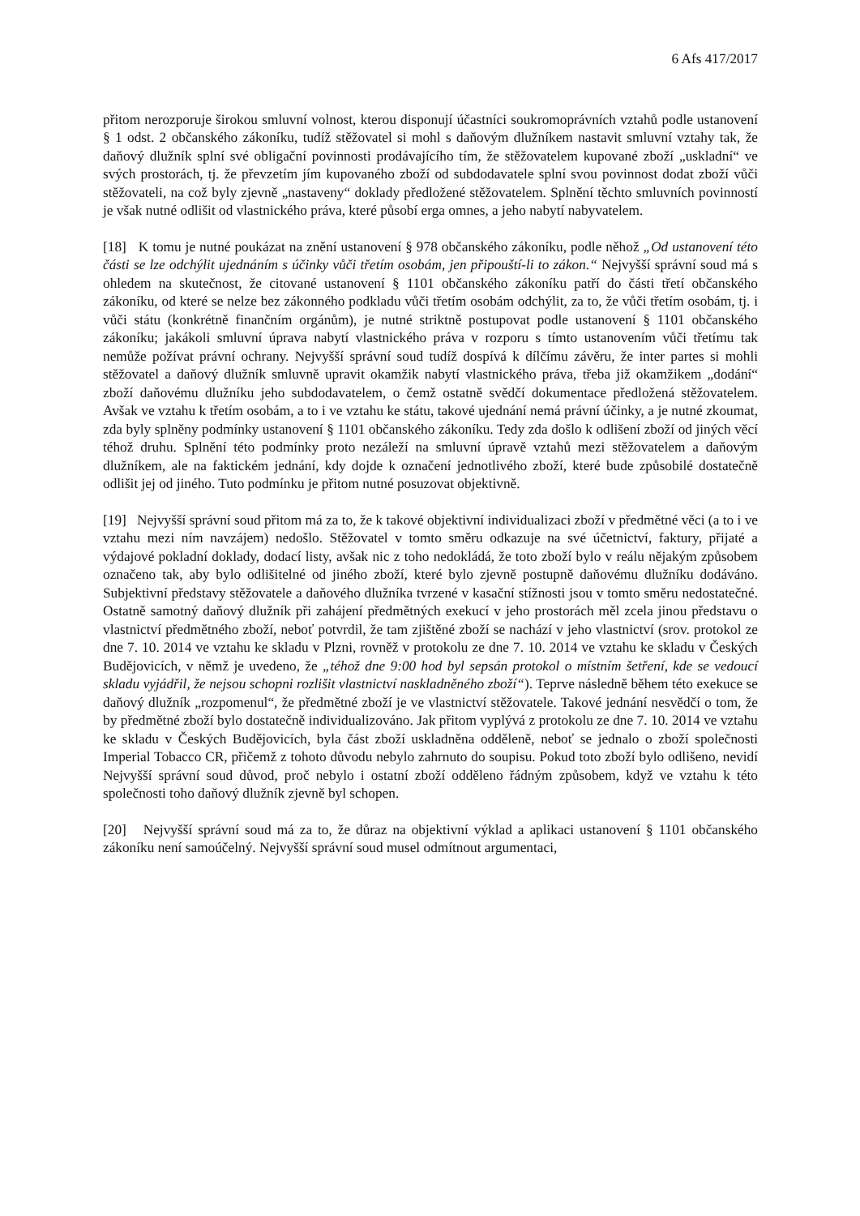6 Afs 417/2017
přitom nerozporuje širokou smluvní volnost, kterou disponují účastníci soukromoprávních vztahů podle ustanovení § 1 odst. 2 občanského zákoníku, tudíž stěžovatel si mohl s daňovým dlužníkem nastavit smluvní vztahy tak, že daňový dlužník splní své obligační povinnosti prodávajícího tím, že stěžovatelem kupované zboží „uskladní“ ve svých prostorách, tj. že převzetím jím kupovaného zboží od subdodavatele splní svou povinnost dodat zboží vůči stěžovateli, na což byly zjevně „nastaveny“ doklady předložené stěžovatelem. Splnění těchto smluvních povinností je však nutné odlišit od vlastnického práva, které působí erga omnes, a jeho nabytí nabyvatelem.
[18] K tomu je nutné poukázat na znění ustanovení § 978 občanského zákoníku, podle něhož „Od ustanovení této části se lze odchýlit ujednáním s účinky vůči třetím osobám, jen připouští-li to zákon.“ Nejvyšší správní soud má s ohledem na skutečnost, že citované ustanovení § 1101 občanského zákoníku patří do části třetí občanského zákoníku, od které se nelze bez zákonného podkladu vůči třetím osobám odchýlit, za to, že vůči třetím osobám, tj. i vůči státu (konkrétně finančním orgánům), je nutné striktně postupovat podle ustanovení § 1101 občanského zákoníku; jakákoli smluvní úprava nabytí vlastnického práva v rozporu s tímto ustanovením vůči třetímu tak nemůže požívat právní ochrany. Nejvyšší správní soud tudíž dospívá k dílčímu závěru, že inter partes si mohli stěžovatel a daňový dlužník smluvně upravit okamžik nabytí vlastnického práva, třeba již okamžikem „dodání“ zboží daňovému dlužníku jeho subdodavatelem, o čemž ostatně svědčí dokumentace předložená stěžovatelem. Avšak ve vztahu k třetím osobám, a to i ve vztahu ke státu, takové ujednání nemá právní účinky, a je nutné zkoumat, zda byly splněny podmínky ustanovení § 1101 občanského zákoníku. Tedy zda došlo k odlišení zboží od jiných věcí téhož druhu. Splnění této podmínky proto nezáleží na smluvní úpravě vztahů mezi stěžovatelem a daňovým dlužníkem, ale na faktickém jednání, kdy dojde k označení jednotlivého zboží, které bude způsobilé dostatečně odlišit jej od jiného. Tuto podmínku je přitom nutné posuzovat objektivně.
[19] Nejvyšší správní soud přitom má za to, že k takové objektivní individualizaci zboží v předmětné věci (a to i ve vztahu mezi ním navzájem) nedošlo. Stěžovatel v tomto směru odkazuje na své účetnictví, faktury, přijaté a výdajové pokladní doklady, dodací listy, avšak nic z toho nedokládá, že toto zboží bylo v reálu nějakým způsobem označeno tak, aby bylo odlišitelné od jiného zboží, které bylo zjevně postupně daňovému dlužníku dodáváno. Subjektivní představy stěžovatele a daňového dlužníka tvrzené v kasační stížnosti jsou v tomto směru nedostatečné. Ostatně samotný daňový dlužník při zahájení předmětných exekucí v jeho prostorách měl zcela jinou představu o vlastnictví předmětného zboží, neboť potvrdil, že tam zjištěné zboží se nachází v jeho vlastnictví (srov. protokol ze dne 7. 10. 2014 ve vztahu ke skladu v Plzni, rovněž v protokolu ze dne 7. 10. 2014 ve vztahu ke skladu v Českých Budějovicích, v němž je uvedeno, že „téhož dne 9:00 hod byl sepsán protokol o místním šetření, kde se vedoucí skladu vyjádřil, že nejsou schopni rozlišit vlastnictví naskladněného zboží“). Teprve následně během této exekuce se daňový dlužník „rozpomenul“, že předmětné zboží je ve vlastnictví stěžovatele. Takové jednání nesvědčí o tom, že by předmětné zboží bylo dostatečně individualizováno. Jak přitom vyplývá z protokolu ze dne 7. 10. 2014 ve vztahu ke skladu v Českých Budějovicích, byla část zboží uskladněna odděleně, neboť se jednalo o zboží společnosti Imperial Tobacco CR, přičemž z tohoto důvodu nebylo zahrnuto do soupisu. Pokud toto zboží bylo odlišeno, nevidí Nejvyšší správní soud důvod, proč nebylo i ostatní zboží odděleno řádným způsobem, když ve vztahu k této společnosti toho daňový dlužník zjevně byl schopen.
[20] Nejvyšší správní soud má za to, že důraz na objektivní výklad a aplikaci ustanovení § 1101 občanského zákoníku není samoúčelný. Nejvyšší správní soud musel odmítnout argumentaci,